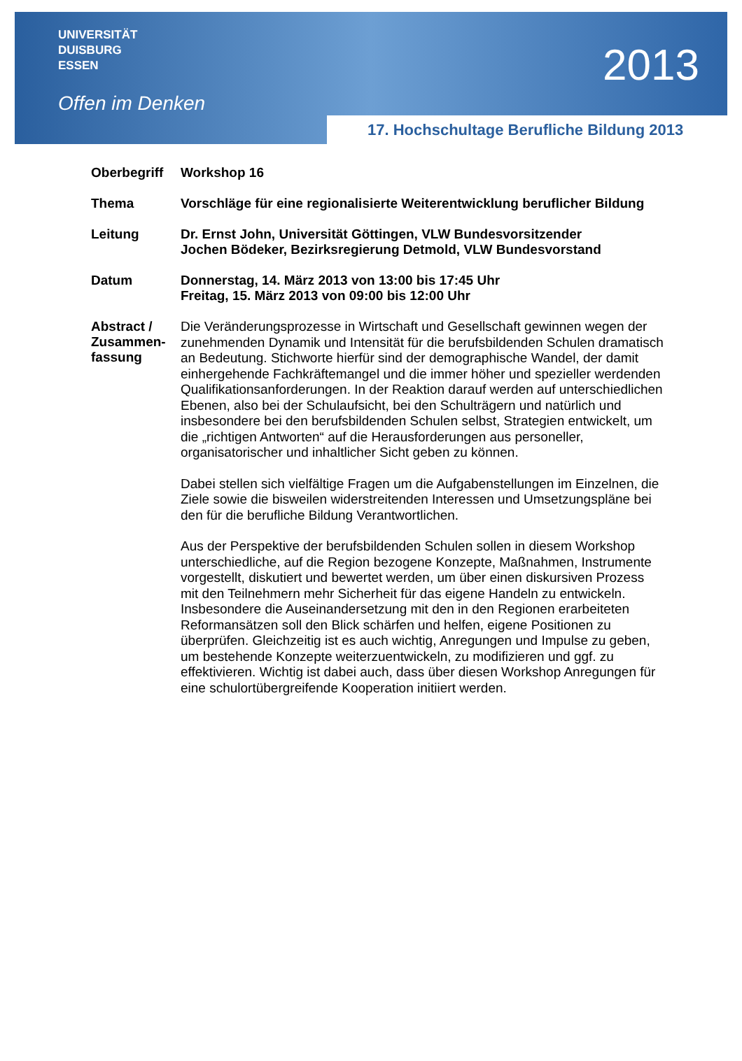UNIVERSITÄT
DUISBURG
ESSEN
Offen im Denken
2013
17. Hochschultage Berufliche Bildung 2013
| Oberbegriff | Workshop 16 |
| Thema | Vorschläge für eine regionalisierte Weiterentwicklung beruflicher Bildung |
| Leitung | Dr. Ernst John, Universität Göttingen, VLW Bundesvorsitzender Jochen Bödeker, Bezirksregierung Detmold, VLW Bundesvorstand |
| Datum | Donnerstag, 14. März 2013 von 13:00 bis 17:45 Uhr Freitag, 15. März 2013 von 09:00 bis 12:00 Uhr |
| Abstract / Zusammen-fassung | Die Veränderungsprozesse in Wirtschaft und Gesellschaft gewinnen wegen der zunehmenden Dynamik und Intensität für die berufsbildenden Schulen dramatisch an Bedeutung. Stichworte hierfür sind der demographische Wandel, der damit einhergehende Fachkräftemangel und die immer höher und spezieller werdenden Qualifikationsanforderungen. In der Reaktion darauf werden auf unterschiedlichen Ebenen, also bei der Schulaufsicht, bei den Schulträgern und natürlich und insbesondere bei den berufsbildenden Schulen selbst, Strategien entwickelt, um die „richtigen Antworten“ auf die Herausforderungen aus personeller, organisatorischer und inhaltlicher Sicht geben zu können. Dabei stellen sich vielfältige Fragen um die Aufgabenstellungen im Einzelnen, die Ziele sowie die bisweilen widerstreitenden Interessen und Umsetzungspläne bei den für die berufliche Bildung Verantwortlichen. Aus der Perspektive der berufsbildenden Schulen sollen in diesem Workshop unterschiedliche, auf die Region bezogene Konzepte, Maßnahmen, Instrumente vorgestellt, diskutiert und bewertet werden, um über einen diskursiven Prozess mit den Teilnehmern mehr Sicherheit für das eigene Handeln zu entwickeln. Insbesondere die Auseinandersetzung mit den in den Regionen erarbeiteten Reformansätzen soll den Blick schärfen und helfen, eigene Positionen zu überprüfen. Gleichzeitig ist es auch wichtig, Anregungen und Impulse zu geben, um bestehende Konzepte weiterzuentwickeln, zu modifizieren und ggf. zu effektivieren. Wichtig ist dabei auch, dass über diesen Workshop Anregungen für eine schulortübergreifende Kooperation initiiert werden. |